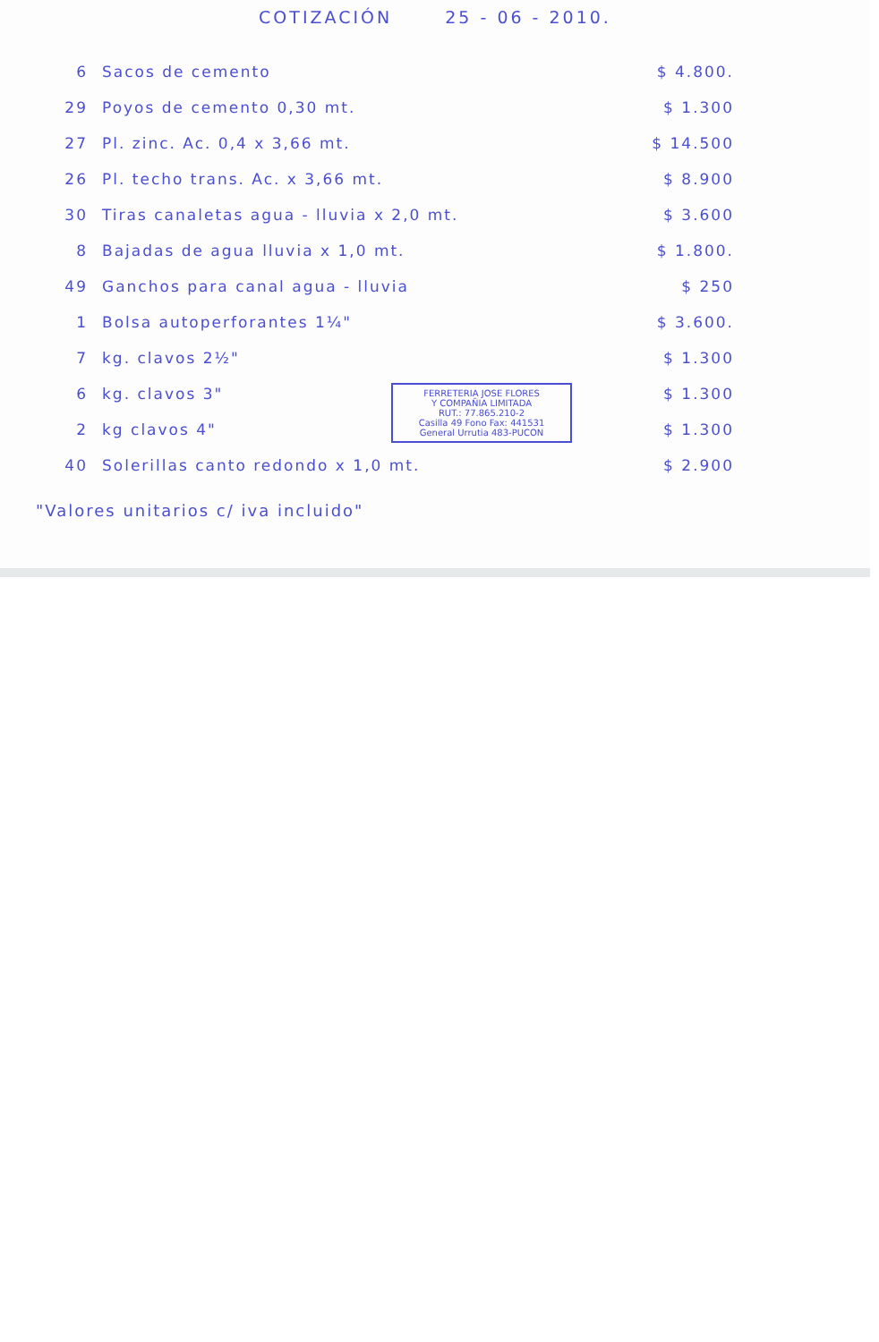COTIZACIÓN 25 - 06 - 2010.
| 6 | Sacos de cemento | $ 4.800. |
| 29 | Poyos de cemento 0,30 mt. | $ 1.300 |
| 27 | Pl. zinc. Ac. 0,4 x 3,66 mt. | $ 14.500 |
| 26 | Pl. techo trans. Ac. x 3,66 mt. | $ 8.900 |
| 30 | Tiras canaletas agua - lluvia x 2,0 mt. | $ 3.600 |
| 8 | Bajadas de agua lluvia x 1,0 mt. | $ 1.800. |
| 49 | Ganchos para canal agua - lluvia | $ 250 |
| 1 | Bolsa autoperforantes 1¼" | $ 3.600. |
| 7 | kg. clavos 2½" | $ 1.300 |
| 6 | kg. clavos 3" | $ 1.300 |
| 2 | kg clavos 4" | $ 1.300 |
| 40 | Solerillas canto redondo x 1,0 mt. | $ 2.900 |
"Valores unitarios c/ iva incluido"
FERRETERIA JOSE FLORES
Y COMPAÑIA LIMITADA
RUT.: 77.865.210-2
Casilla 49 Fono Fax: 441531
General Urrutia 483-PUCON